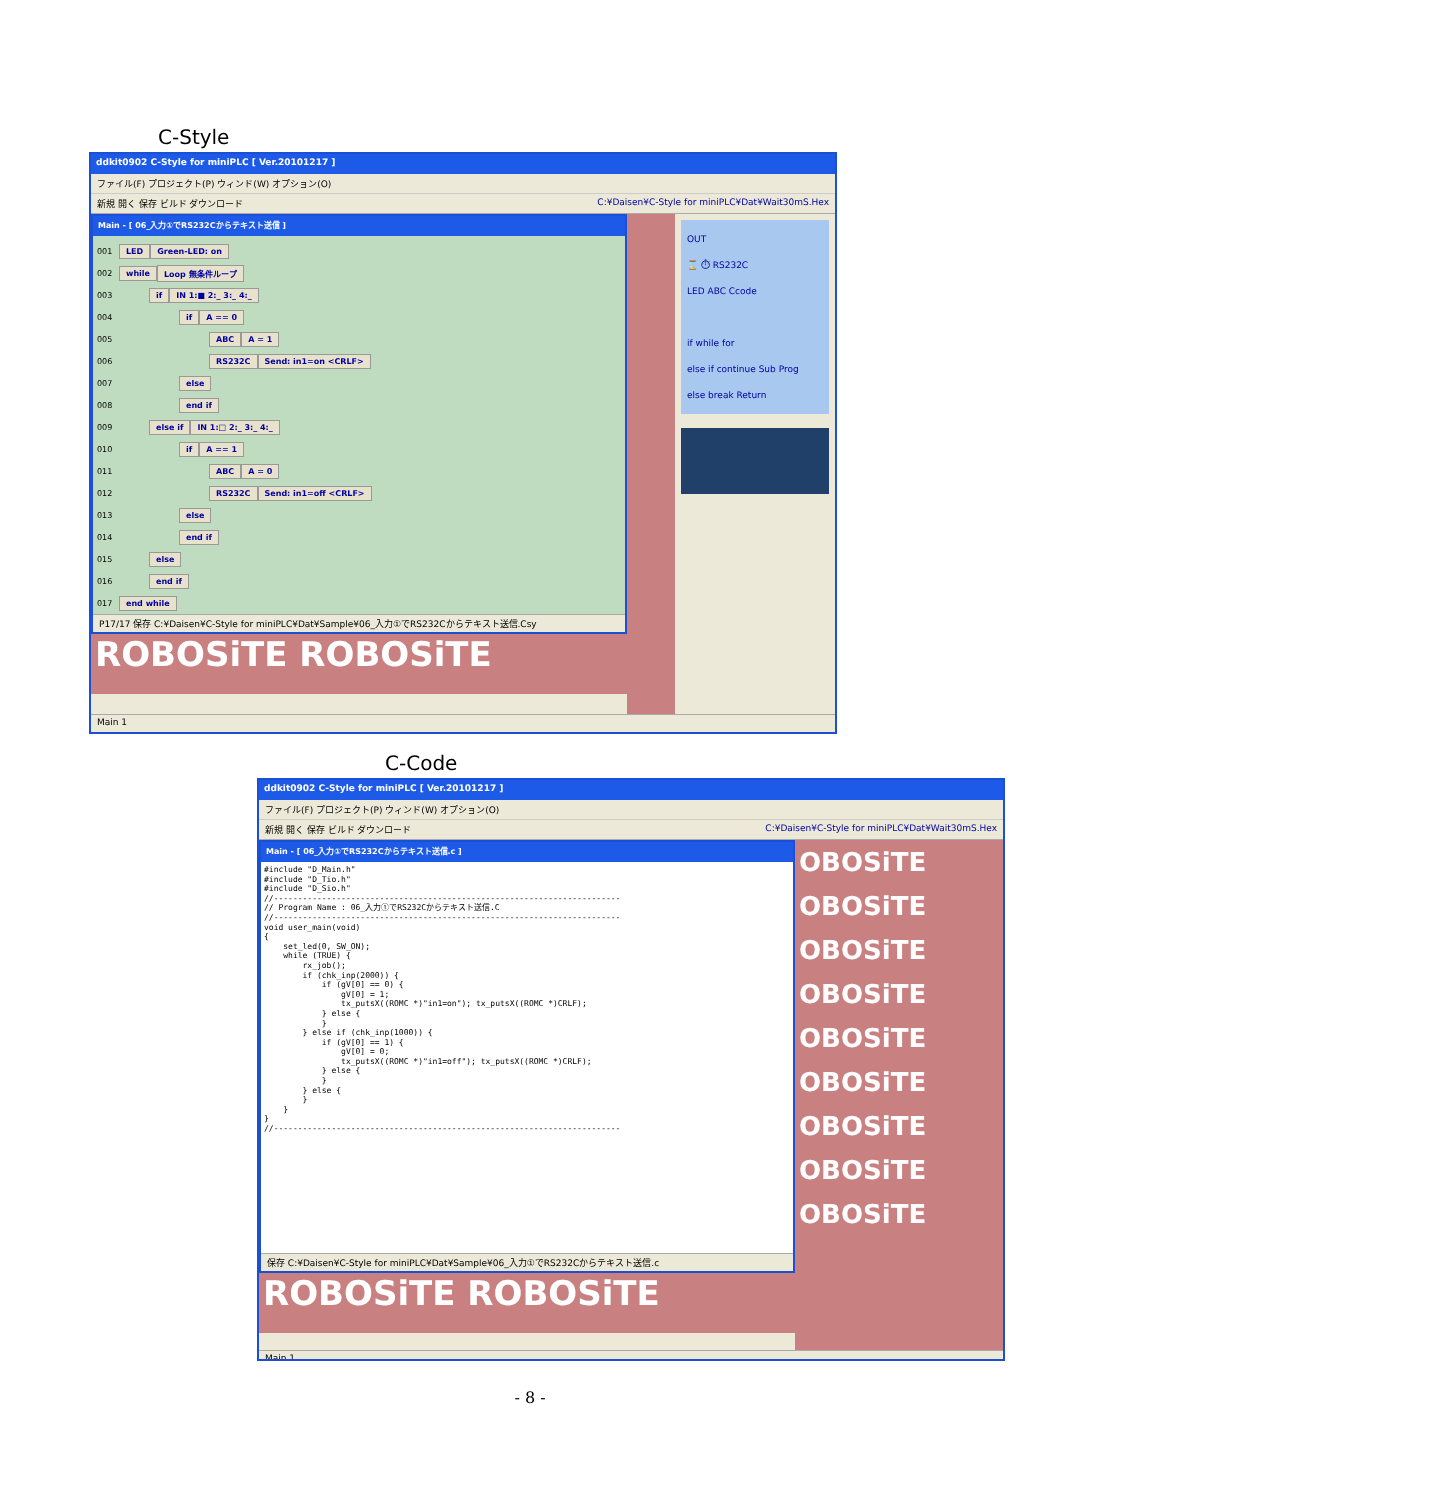C-Style
ddkit0902 C-Style for miniPLC [ Ver.20101217 ]
ファイル(F) プロジェクト(P) ウィンド(W) オプション(O)
新規 開く 保存 ビルド ダウンロード C:¥Daisen¥C-Style for miniPLC¥Dat¥Wait30mS.Hex
Main - [ 06_入力①でRS232Cからテキスト送信 ]
001 LED Green-LED: on
002 while Loop 無条件ループ
003 if IN 1:■ 2:_ 3:_ 4:_
004 if A == 0
005 ABC A = 1
006 RS232C Send: in1=on <CRLF>
007 else
008 end if
009 else if IN 1:□ 2:_ 3:_ 4:_
010 if A == 1
011 ABC A = 0
012 RS232C Send: in1=off <CRLF>
013 else
014 end if
015 else
016 end if
017 end while
P17/17 保存 C:¥Daisen¥C-Style for miniPLC¥Dat¥Sample¥06_入力①でRS232Cからテキスト送信.Csy
ROBOSiTE ROBOSiTE
OUT
⌛ ⏱ RS232C
LED ABC Ccode
if while for
else if continue Sub Prog
else break Return
Main 1
C-Code
ddkit0902 C-Style for miniPLC [ Ver.20101217 ]
ファイル(F) プロジェクト(P) ウィンド(W) オプション(O)
新規 開く 保存 ビルド ダウンロード C:¥Daisen¥C-Style for miniPLC¥Dat¥Wait30mS.Hex
Main - [ 06_入力①でRS232Cからテキスト送信.c ]
#include "D_Main.h" #include "D_Tio.h" #include "D_Sio.h" //------------------------------------------------------------------------ // Program Name : 06_入力①でRS232Cからテキスト送信.C //------------------------------------------------------------------------ void user_main(void) { set_led(0, SW_ON); while (TRUE) { rx_job(); if (chk_inp(2000)) { if (gV[0] == 0) { gV[0] = 1; tx_putsX((ROMC *)"in1=on"); tx_putsX((ROMC *)CRLF); } else { } } else if (chk_inp(1000)) { if (gV[0] == 1) { gV[0] = 0; tx_putsX((ROMC *)"in1=off"); tx_putsX((ROMC *)CRLF); } else { } } else { } } } //------------------------------------------------------------------------
保存 C:¥Daisen¥C-Style for miniPLC¥Dat¥Sample¥06_入力①でRS232Cからテキスト送信.c
ROBOSiTE ROBOSiTE
OBOSiTE
OBOSiTE
OBOSiTE
OBOSiTE
OBOSiTE
OBOSiTE
OBOSiTE
OBOSiTE
OBOSiTE
Main 1
- 8 -